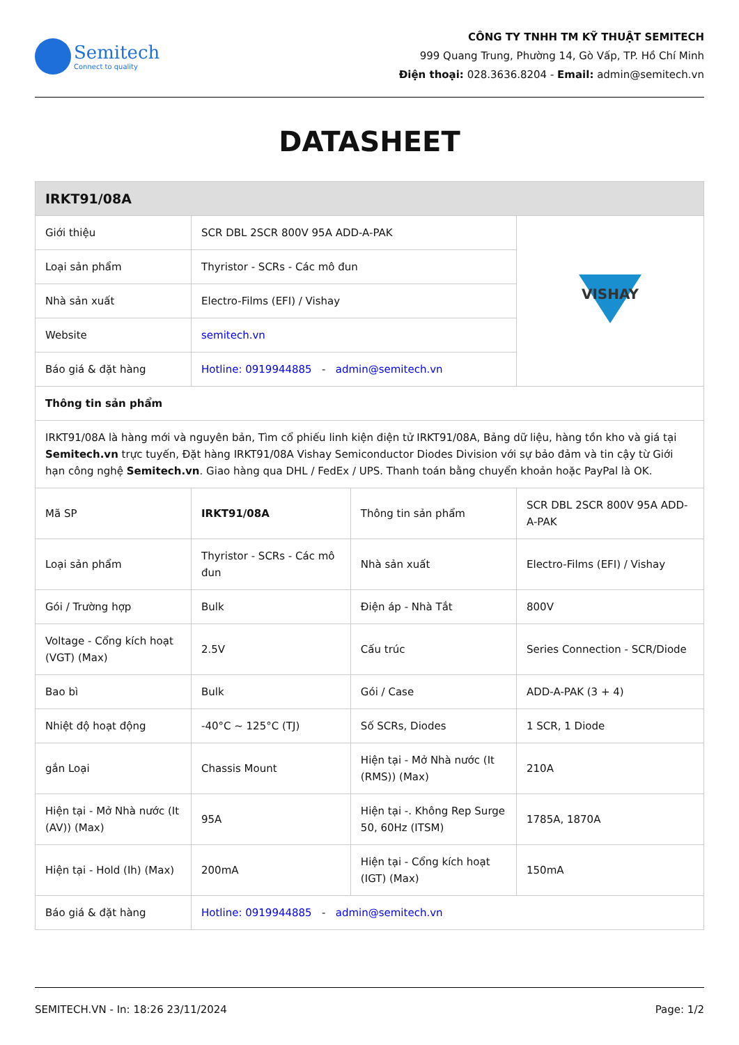Semitech
Connect to quality
CÔNG TY TNHH TM KỸ THUẬT SEMITECH
999 Quang Trung, Phường 14, Gò Vấp, TP. Hồ Chí Minh
Điện thoại: 028.3636.8204 - Email: admin@semitech.vn
DATASHEET
| IRKT91/08A | | | |
| --- | --- | --- | --- |
| Giới thiệu | SCR DBL 2SCR 800V 95A ADD-A-PAK | | VISHAY |
| Loại sản phẩm | Thyristor - SCRs - Các mô đun | | |
| Nhà sản xuất | Electro-Films (EFI) / Vishay | | |
| Website | semitech.vn | | |
| Báo giá & đặt hàng | Hotline: 0919944885 - admin@semitech.vn | | |
| Thông tin sản phẩm | | | |
| IRKT91/08A là hàng mới và nguyên bản, Tìm cổ phiếu linh kiện điện tử IRKT91/08A, Bảng dữ liệu, hàng tồn kho và giá tại Semitech.vn trực tuyến, Đặt hàng IRKT91/08A Vishay Semiconductor Diodes Division với sự bảo đảm và tin cậy từ Giới hạn công nghệ Semitech.vn . Giao hàng qua DHL / FedEx / UPS. Thanh toán bằng chuyển khoản hoặc PayPal là OK. | | | |
| Mã SP | IRKT91/08A | Thông tin sản phẩm | SCR DBL 2SCR 800V 95A ADD-A-PAK |
| Loại sản phẩm | Thyristor - SCRs - Các mô đun | Nhà sản xuất | Electro-Films (EFI) / Vishay |
| Gói / Trường hợp | Bulk | Điện áp - Nhà Tắt | 800V |
| Voltage - Cổng kích hoạt (VGT) (Max) | 2.5V | Cấu trúc | Series Connection - SCR/Diode |
| Bao bì | Bulk | Gói / Case | ADD-A-PAK (3 + 4) |
| Nhiệt độ hoạt động | -40°C ~ 125°C (TJ) | Số SCRs, Diodes | 1 SCR, 1 Diode |
| gắn Loại | Chassis Mount | Hiện tại - Mở Nhà nước (It (RMS)) (Max) | 210A |
| Hiện tại - Mở Nhà nước (It (AV)) (Max) | 95A | Hiện tại -. Không Rep Surge 50, 60Hz (ITSM) | 1785A, 1870A |
| Hiện tại - Hold (Ih) (Max) | 200mA | Hiện tại - Cổng kích hoạt (IGT) (Max) | 150mA |
| Báo giá & đặt hàng | Hotline: 0919944885 - admin@semitech.vn | | |
SEMITECH.VN - In: 18:26 23/11/2024 Page: 1/2